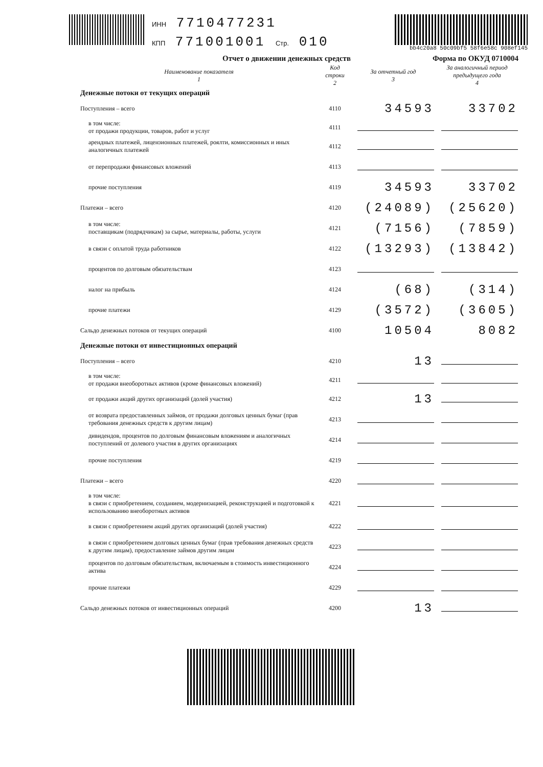ИНН 7710477231
КПП 771001001 Стр. 010
bb4c20a8 50c09bf5 58f6e58c 908ef145
Отчет о движении денежных средств Форма по ОКУД 0710004
| Наименование показателя 1 | Код строки 2 | За отчетный год 3 | За аналогичный период предыдущего года 4 |
| --- | --- | --- | --- |
| Денежные потоки от текущих операций | | | |
| Поступления – всего | 4110 | 34593 | 33702 |
| в том числе: от продажи продукции, товаров, работ и услуг | 4111 | | |
| арендных платежей, лицензионных платежей, роялти, комиссионных и иных аналогичных платежей | 4112 | | |
| от перепродажи финансовых вложений | 4113 | | |
| прочие поступления | 4119 | 34593 | 33702 |
| Платежи – всего | 4120 | (24089) | (25620) |
| в том числе: поставщикам (подрядчикам) за сырье, материалы, работы, услуги | 4121 | (7156) | (7859) |
| в связи с оплатой труда работников | 4122 | (13293) | (13842) |
| процентов по долговым обязательствам | 4123 | | |
| налог на прибыль | 4124 | (68) | (314) |
| прочие платежи | 4129 | (3572) | (3605) |
| Сальдо денежных потоков от текущих операций | 4100 | 10504 | 8082 |
| Денежные потоки от инвестиционных операций | | | |
| Поступления – всего | 4210 | 13 | |
| в том числе: от продажи внеоборотных активов (кроме финансовых вложений) | 4211 | | |
| от продажи акций других организаций (долей участия) | 4212 | 13 | |
| от возврата предоставленных займов, от продажи долговых ценных бумаг (прав требования денежных средств к другим лицам) | 4213 | | |
| дивидендов, процентов по долговым финансовым вложениям и аналогичных поступлений от долевого участия в других организациях | 4214 | | |
| прочие поступления | 4219 | | |
| Платежи – всего | 4220 | | |
| в том числе: в связи с приобретением, созданием, модернизацией, реконструкцией и подготовкой к использованию внеоборотных активов | 4221 | | |
| в связи с приобретением акций других организаций (долей участия) | 4222 | | |
| в связи с приобретением долговых ценных бумаг (прав требования денежных средств к другим лицам), предоставление займов другим лицам | 4223 | | |
| процентов по долговым обязательствам, включаемым в стоимость инвестиционного актива | 4224 | | |
| прочие платежи | 4229 | | |
| Сальдо денежных потоков от инвестиционных операций | 4200 | 13 | |